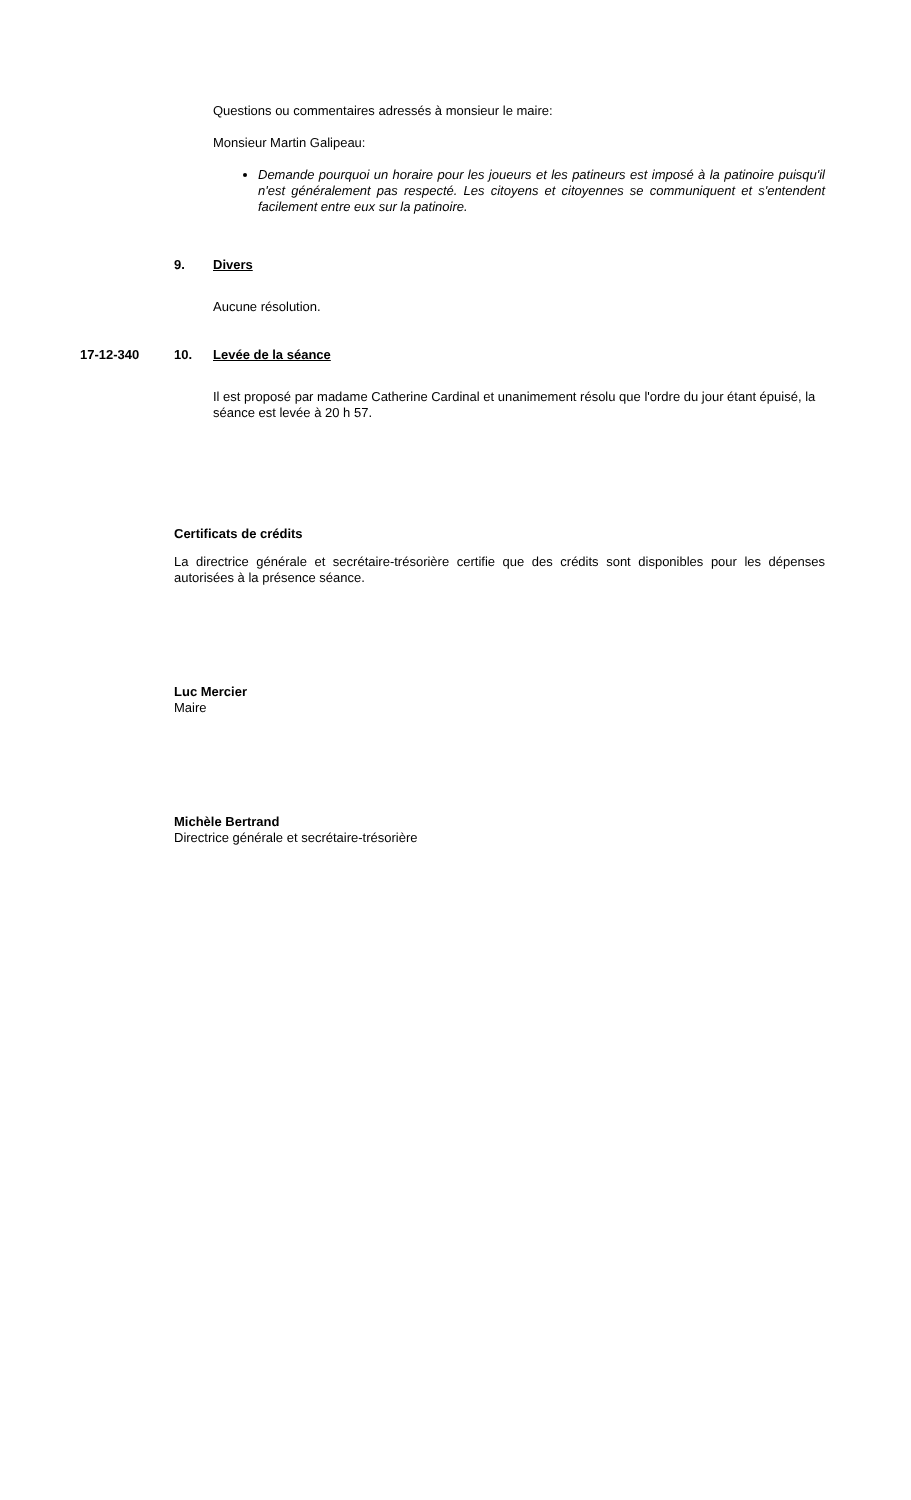Questions ou commentaires adressés à monsieur le maire:
Monsieur Martin Galipeau:
Demande pourquoi un horaire pour les joueurs et les patineurs est imposé à la patinoire puisqu'il n'est généralement pas respecté. Les citoyens et citoyennes se communiquent et s'entendent facilement entre eux sur la patinoire.
9. Divers
Aucune résolution.
17-12-340 10. Levée de la séance
Il est proposé par madame Catherine Cardinal et unanimement résolu que l'ordre du jour étant épuisé, la séance est levée à 20 h 57.
Certificats de crédits
La directrice générale et secrétaire-trésorière certifie que des crédits sont disponibles pour les dépenses autorisées à la présence séance.
Luc Mercier
Maire
Michèle Bertrand
Directrice générale et secrétaire-trésorière